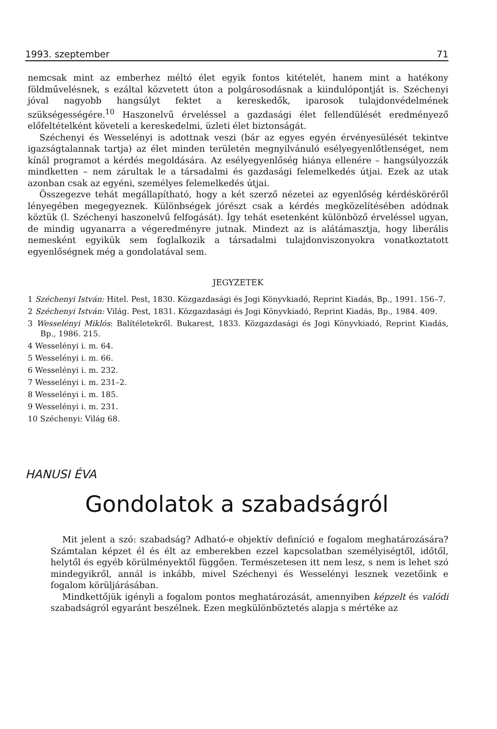1993. szeptember 71
nemcsak mint az emberhez méltó élet egyik fontos kitételét, hanem mint a hatékony földművelésnek, s ezáltal közvetett úton a polgárosodásnak a kiindulópontját is. Széchenyi jóval nagyobb hangsúlyt fektet a kereskedők, iparosok tulajdonvédelmének szükségességére.<sup>10</sup> Haszonelvű érveléssel a gazdasági élet fellendülését eredményező előfeltételként követeli a kereskedelmi, üzleti élet biztonságát.
Széchenyi és Wesselényi is adottnak veszi (bár az egyes egyén érvényesülését tekintve igazságtalannak tartja) az élet minden területén megnyilvánuló esélyegyenlőtlenséget, nem kínál programot a kérdés megoldására. Az esélyegyenlőség hiánya ellenére – hangsúlyozzák mindketten – nem zárultak le a társadalmi és gazdasági felemelkedés útjai. Ezek az utak azonban csak az egyéni, személyes felemelkedés útjai.
Összegezve tehát megállapítható, hogy a két szerző nézetei az egyenlőség kérdésköréről lényegében megegyeznek. Különbségek jórészt csak a kérdés megközelítésében adódnak köztük (l. Széchenyi haszonelvű felfogását). Így tehát esetenként különböző érveléssel ugyan, de mindig ugyanarra a végeredményre jutnak. Mindezt az is alátámasztja, hogy liberális nemesként egyikük sem foglalkozik a társadalmi tulajdonviszonyokra vonatkoztatott egyenlőségnek még a gondolatával sem.
JEGYZETEK
1 Széchenyi István: Hitel. Pest, 1830. Közgazdasági és Jogi Könyvkiadó, Reprint Kiadás, Bp., 1991. 156–7.
2 Széchenyi István: Világ. Pest, 1831. Közgazdasági és Jogi Könyvkiadó, Reprint Kiadás, Bp., 1984. 409.
3 Wesselényi Miklós: Balítéletekről. Bukarest, 1833. Közgazdasági és Jogi Könyvkiadó, Reprint Kiadás, Bp., 1986. 215.
4 Wesselényi i. m. 64.
5 Wesselényi i. m. 66.
6 Wesselényi i. m. 232.
7 Wesselényi i. m. 231–2.
8 Wesselényi i. m. 185.
9 Wesselényi i. m. 231.
10 Széchenyi: Világ 68.
HANUSI ÉVA
Gondolatok a szabadságról
Mit jelent a szó: szabadság? Adható-e objektív definíció e fogalom meghatározására? Számtalan képzet él és élt az emberekben ezzel kapcsolatban személyiségtől, időtől, helytől és egyéb körülményektől függően. Természetesen itt nem lesz, s nem is lehet szó mindegyikről, annál is inkább, mivel Széchenyi és Wesselényi lesznek vezetőink e fogalom körüljárásában.
Mindkettőjük igényli a fogalom pontos meghatározását, amennyiben képzelt és valódi szabadságról egyaránt beszélnek. Ezen megkülönböztetés alapja s mértéke az